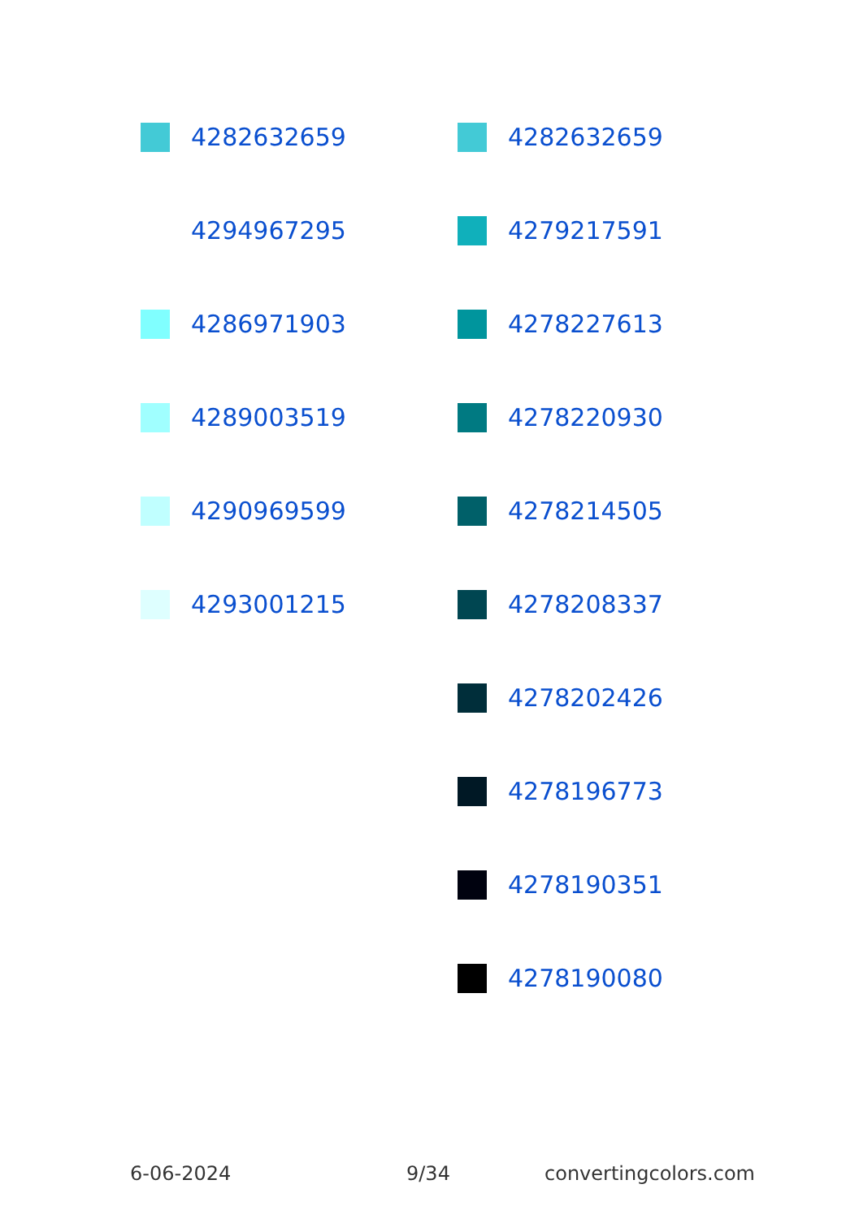4282632659
4294967295
4286971903
4289003519
4290969599
4293001215
4282632659
4279217591
4278227613
4278220930
4278214505
4278208337
4278202426
4278196773
4278190351
4278190080
6-06-2024 9/34 convertingcolors.com